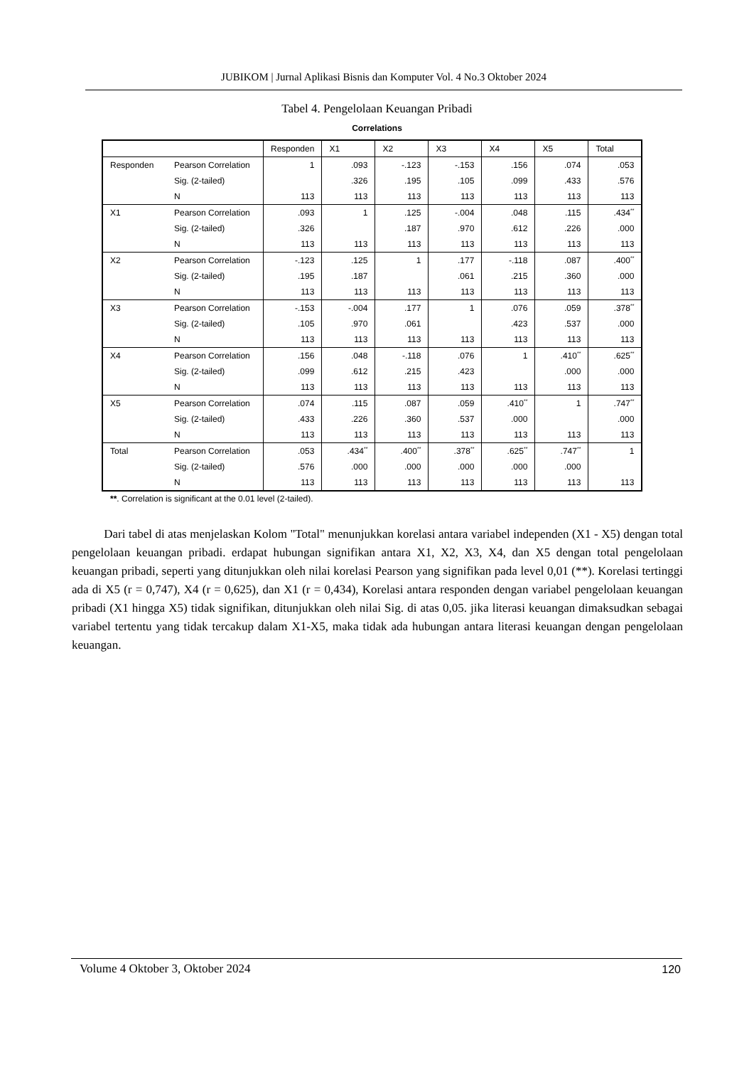JUBIKOM | Jurnal Aplikasi Bisnis dan Komputer Vol. 4 No.3 Oktober 2024
Tabel 4. Pengelolaan Keuangan Pribadi
Correlations
| | | Responden | X1 | X2 | X3 | X4 | X5 | Total |
| --- | --- | --- | --- | --- | --- | --- | --- | --- |
| Responden | Pearson Correlation | 1 | .093 | -.123 | -.153 | .156 | .074 | .053 |
| | Sig. (2-tailed) | | .326 | .195 | .105 | .099 | .433 | .576 |
| | N | 113 | 113 | 113 | 113 | 113 | 113 | 113 |
| X1 | Pearson Correlation | .093 | 1 | .125 | -.004 | .048 | .115 | .434<sup>**</sup> |
| | Sig. (2-tailed) | .326 | | .187 | .970 | .612 | .226 | .000 |
| | N | 113 | 113 | 113 | 113 | 113 | 113 | 113 |
| X2 | Pearson Correlation | -.123 | .125 | 1 | .177 | -.118 | .087 | .400<sup>**</sup> |
| | Sig. (2-tailed) | .195 | .187 | | .061 | .215 | .360 | .000 |
| | N | 113 | 113 | 113 | 113 | 113 | 113 | 113 |
| X3 | Pearson Correlation | -.153 | -.004 | .177 | 1 | .076 | .059 | .378<sup>**</sup> |
| | Sig. (2-tailed) | .105 | .970 | .061 | | .423 | .537 | .000 |
| | N | 113 | 113 | 113 | 113 | 113 | 113 | 113 |
| X4 | Pearson Correlation | .156 | .048 | -.118 | .076 | 1 | .410<sup>**</sup> | .625<sup>**</sup> |
| | Sig. (2-tailed) | .099 | .612 | .215 | .423 | | .000 | .000 |
| | N | 113 | 113 | 113 | 113 | 113 | 113 | 113 |
| X5 | Pearson Correlation | .074 | .115 | .087 | .059 | .410<sup>**</sup> | 1 | .747<sup>**</sup> |
| | Sig. (2-tailed) | .433 | .226 | .360 | .537 | .000 | | .000 |
| | N | 113 | 113 | 113 | 113 | 113 | 113 | 113 |
| Total | Pearson Correlation | .053 | .434<sup>**</sup> | .400<sup>**</sup> | .378<sup>**</sup> | .625<sup>**</sup> | .747<sup>**</sup> | 1 |
| | Sig. (2-tailed) | .576 | .000 | .000 | .000 | .000 | .000 | |
| | N | 113 | 113 | 113 | 113 | 113 | 113 | 113 |
**. Correlation is significant at the 0.01 level (2-tailed).
Dari tabel di atas menjelaskan Kolom "Total" menunjukkan korelasi antara variabel independen (X1 - X5) dengan total pengelolaan keuangan pribadi. erdapat hubungan signifikan antara X1, X2, X3, X4, dan X5 dengan total pengelolaan keuangan pribadi, seperti yang ditunjukkan oleh nilai korelasi Pearson yang signifikan pada level 0,01 (**). Korelasi tertinggi ada di X5 (r = 0,747), X4 (r = 0,625), dan X1 (r = 0,434), Korelasi antara responden dengan variabel pengelolaan keuangan pribadi (X1 hingga X5) tidak signifikan, ditunjukkan oleh nilai Sig. di atas 0,05. jika literasi keuangan dimaksudkan sebagai variabel tertentu yang tidak tercakup dalam X1-X5, maka tidak ada hubungan antara literasi keuangan dengan pengelolaan keuangan.
Volume 4 Oktober 3, Oktober 2024
120